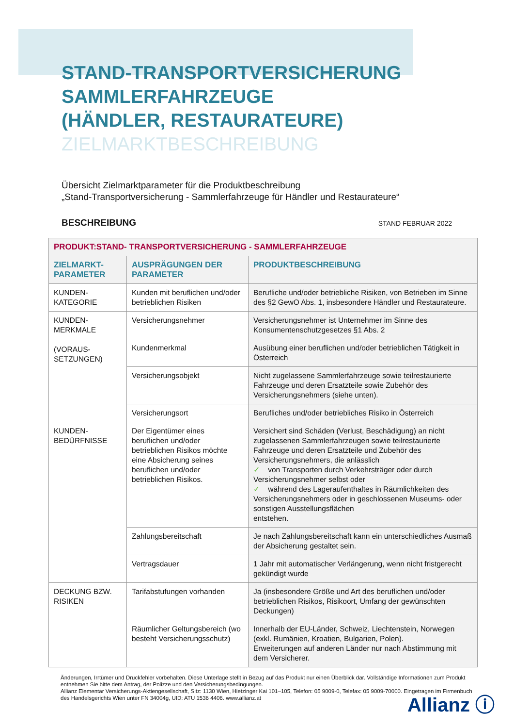STAND-TRANSPORTVERSICHERUNG
SAMMLERFAHRZEUGE
(HÄNDLER, RESTAURATEURE)
ZIELMARKTBESCHREIBUNG
Übersicht Zielmarktparameter für die Produktbeschreibung
„Stand-Transportversicherung - Sammlerfahrzeuge für Händler und Restaurateure“
BESCHREIBUNG STAND FEBRUAR 2022
| PRODUKT:STAND- TRANSPORTVERSICHERUNG - SAMMLERFAHRZEUGE | | |
| --- | --- | --- |
| ZIELMARKT- PARAMETER | AUSPRÄGUNGEN DER PARAMETER | PRODUKTBESCHREIBUNG |
| KUNDEN- KATEGORIE | Kunden mit beruflichen und/oder betrieblichen Risiken | Berufliche und/oder betriebliche Risiken, von Betrieben im Sinne des §2 GewO Abs. 1, insbesondere Händler und Restaurateure. |
| KUNDEN- MERKMALE (VORAUS- SETZUNGEN) | Versicherungsnehmer | Versicherungsnehmer ist Unternehmer im Sinne des Konsumentenschutzgesetzes §1 Abs. 2 |
| | Kundenmerkmal | Ausübung einer beruflichen und/oder betrieblichen Tätigkeit in Österreich |
| | Versicherungsobjekt | Nicht zugelassene Sammlerfahrzeuge sowie teilrestaurierte Fahrzeuge und deren Ersatzteile sowie Zubehör des Versicherungsnehmers (siehe unten). |
| | Versicherungsort | Berufliches und/oder betriebliches Risiko in Österreich |
| KUNDEN- BEDÜRFNISSE | Der Eigentümer eines beruflichen und/oder betrieblichen Risikos möchte eine Absicherung seines beruflichen und/oder betrieblichen Risikos. | Versichert sind Schäden (Verlust, Beschädigung) an nicht zugelassenen Sammlerfahrzeugen sowie teilrestaurierte Fahrzeuge und deren Ersatzteile und Zubehör des Versicherungsnehmers, die anlässlich ✓ von Transporten durch Verkehrsträger oder durch Versicherungsnehmer selbst oder ✓ während des Lageraufenthaltes in Räumlichkeiten des Versicherungsnehmers oder in geschlossenen Museums- oder sonstigen Ausstellungsflächen entstehen. |
| | Zahlungsbereitschaft | Je nach Zahlungsbereitschaft kann ein unterschiedliches Ausmaß der Absicherung gestaltet sein. |
| | Vertragsdauer | 1 Jahr mit automatischer Verlängerung, wenn nicht fristgerecht gekündigt wurde |
| DECKUNG BZW. RISIKEN | Tarifabstufungen vorhanden | Ja (insbesondere Größe und Art des beruflichen und/oder betrieblichen Risikos, Risikoort, Umfang der gewünschten Deckungen) |
| | Räumlicher Geltungsbereich (wo besteht Versicherungsschutz) | Innerhalb der EU-Länder, Schweiz, Liechtenstein, Norwegen (exkl. Rumänien, Kroatien, Bulgarien, Polen). Erweiterungen auf anderen Länder nur nach Abstimmung mit dem Versicherer. |
Änderungen, Irrtümer und Druckfehler vorbehalten. Diese Unterlage stellt in Bezug auf das Produkt nur einen Überblick dar. Vollständige Informationen zum Produkt entnehmen Sie bitte dem Antrag, der Polizze und den Versicherungsbedingungen.
Allianz Elementar Versicherungs-Aktiengesellschaft, Sitz: 1130 Wien, Hietzinger Kai 101–105, Telefon: 05 9009-0, Telefax: 05 9009-70000. Eingetragen im Firmenbuch des Handelsgerichts Wien unter FN 34004g, UID: ATU 1536 4406. www.allianz.at
Allianz ⓘ